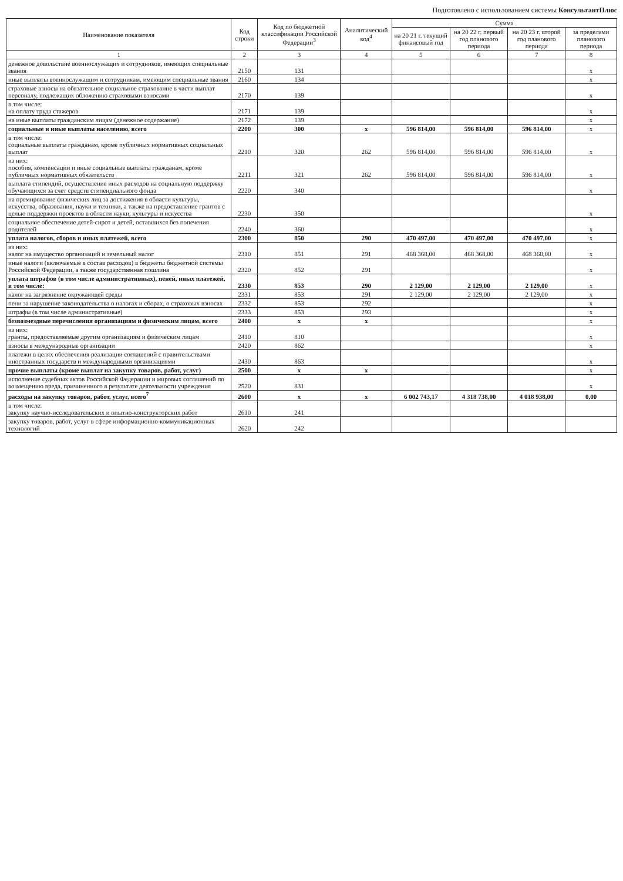Подготовлено с использованием системы КонсультантПлюс
| Наименование показателя | Код строки | Код по бюджетной классификации Российской Федерации<sup>3</sup> | Аналитический код<sup>4</sup> | Сумма | | | |
| --- | --- | --- | --- | --- | --- | --- | --- |
| | | | | на 20 21 г. текущий финансовый год | на 20 22 г. первый год планового периода | на 20 23 г. второй год планового периода | за пределами планового периода |
| 1 | 2 | 3 | 4 | 5 | 6 | 7 | 8 |
| денежное довольствие военнослужащих и сотрудников, имеющих специальные звания | 2150 | 131 | | | | | x |
| иные выплаты военнослужащим и сотрудникам, имеющим специальные звания | 2160 | 134 | | | | | x |
| страховые взносы на обязательное социальное страхование в части выплат персоналу, подлежащих обложению страховыми взносами | 2170 | 139 | | | | | x |
| в том числе: на оплату труда стажеров | 2171 | 139 | | | | | x |
| на иные выплаты гражданским лицам (денежное содержание) | 2172 | 139 | | | | | x |
| социальные и иные выплаты населению, всего | 2200 | 300 | x | 596 814,00 | 596 814,00 | 596 814,00 | x |
| в том числе: социальные выплаты гражданам, кроме публичных нормативных социальных выплат | 2210 | 320 | 262 | 596 814,00 | 596 814,00 | 596 814,00 | x |
| из них: пособия, компенсации и иные социальные выплаты гражданам, кроме публичных нормативных обязательств | 2211 | 321 | 262 | 596 814,00 | 596 814,00 | 596 814,00 | x |
| выплата стипендий, осуществление иных расходов на социальную поддержку обучающихся за счет средств стипендиального фонда | 2220 | 340 | | | | | x |
| на премирование физических лиц за достижения в области культуры, искусства, образования, науки и техники, а также на предоставление грантов с целью поддержки проектов в области науки, культуры и искусства | 2230 | 350 | | | | | x |
| социальное обеспечение детей-сирот и детей, оставшихся без попечения родителей | 2240 | 360 | | | | | x |
| уплата налогов, сборов и иных платежей, всего | 2300 | 850 | 290 | 470 497,00 | 470 497,00 | 470 497,00 | x |
| из них: налог на имущество организаций и земельный налог | 2310 | 851 | 291 | 468 368,00 | 468 368,00 | 468 368,00 | x |
| иные налоги (включаемые в состав расходов) в бюджеты бюджетной системы Российской Федерации, а также государственная пошлина | 2320 | 852 | 291 | | | | x |
| уплата штрафов (в том числе административных), пеней, иных платежей, в том числе: | 2330 | 853 | 290 | 2 129,00 | 2 129,00 | 2 129,00 | x |
| налог на загрязнение окружающей среды | 2331 | 853 | 291 | 2 129,00 | 2 129,00 | 2 129,00 | x |
| пени за нарушение законодательства о налогах и сборах, о страховых взносах | 2332 | 853 | 292 | | | | x |
| штрафы (в том числе административные) | 2333 | 853 | 293 | | | | x |
| безвозмездные перечисления организациям и физическим лицам, всего | 2400 | x | x | | | | x |
| из них: гранты, предоставляемые другим организациям и физическим лицам | 2410 | 810 | | | | | x |
| взносы в международные организации | 2420 | 862 | | | | | x |
| платежи в целях обеспечения реализации соглашений с правительствами иностранных государств и международными организациями | 2430 | 863 | | | | | x |
| прочие выплаты (кроме выплат на закупку товаров, работ, услуг) | 2500 | x | x | | | | x |
| исполнение судебных актов Российской Федерации и мировых соглашений по возмещению вреда, причиненного в результате деятельности учреждения | 2520 | 831 | | | | | x |
| расходы на закупку товаров, работ, услуг, всего<sup>7</sup> | 2600 | x | x | 6 002 743,17 | 4 318 738,00 | 4 018 938,00 | 0,00 |
| в том числе: закупку научно-исследовательских и опытно-конструкторских работ | 2610 | 241 | | | | | |
| закупку товаров, работ, услуг в сфере информационно-коммуникационных технологий | 2620 | 242 | | | | | |